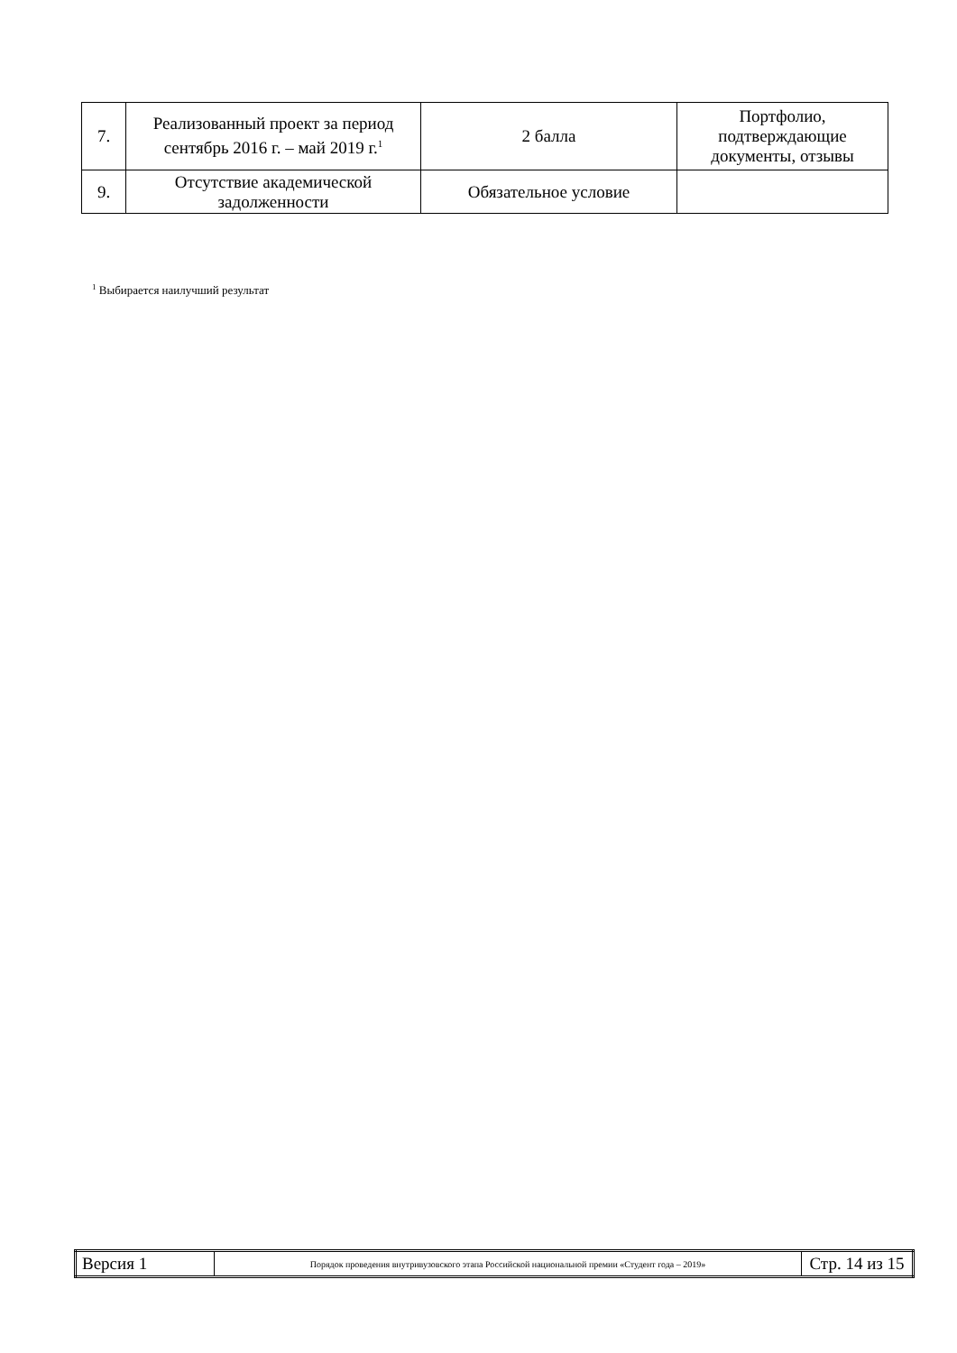| 7. | Реализованный проект за период сентябрь 2016 г. – май 2019 г.<sup>1</sup> | 2 балла | Портфолио, подтверждающие документы, отзывы |
| 9. | Отсутствие академической задолженности | Обязательное условие | |
<sup>1</sup> Выбирается наилучший результат
| Версия 1 | Порядок проведения внутривузовского этапа Российской национальной премии «Студент года – 2019» | Стр. 14 из 15 |